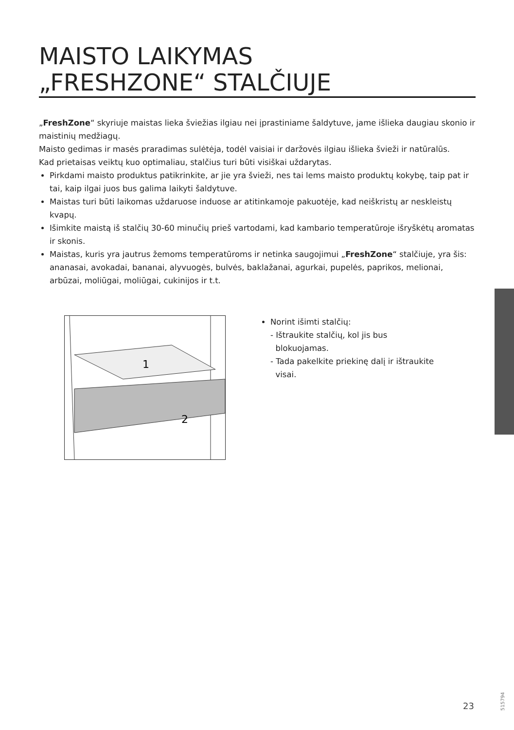MAISTO LAIKYMAS
„FRESHZONE“ STALČIUJE
„FreshZone“ skyriuje maistas lieka šviežias ilgiau nei įprastiniame šaldytuve, jame išlieka daugiau skonio ir maistinių medžiagų.
Maisto gedimas ir masės praradimas sulėtėja, todėl vaisiai ir daržovės ilgiau išlieka švieži ir natūralūs.
Kad prietaisas veiktų kuo optimaliau, stalčius turi būti visiškai uždarytas.
Pirkdami maisto produktus patikrinkite, ar jie yra švieži, nes tai lems maisto produktų kokybę, taip pat ir tai, kaip ilgai juos bus galima laikyti šaldytuve.
Maistas turi būti laikomas uždaruose induose ar atitinkamoje pakuotėje, kad neiškristų ar neskleistų kvapų.
Išimkite maistą iš stalčių 30-60 minučių prieš vartodami, kad kambario temperatūroje išryškėtų aromatas ir skonis.
Maistas, kuris yra jautrus žemoms temperatūroms ir netinka saugojimui „FreshZone“ stalčiuje, yra šis: ananasai, avokadai, bananai, alyvuogės, bulvės, baklažanai, agurkai, pupelės, paprikos, melionai, arbūzai, moliūgai, moliūgai, cukinijos ir t.t.
1
2
Norint išimti stalčių:
- Ištraukite stalčių, kol jis bus
blokuojamas.
- Tada pakelkite priekinę dalį ir ištraukite
visai.
515794
23